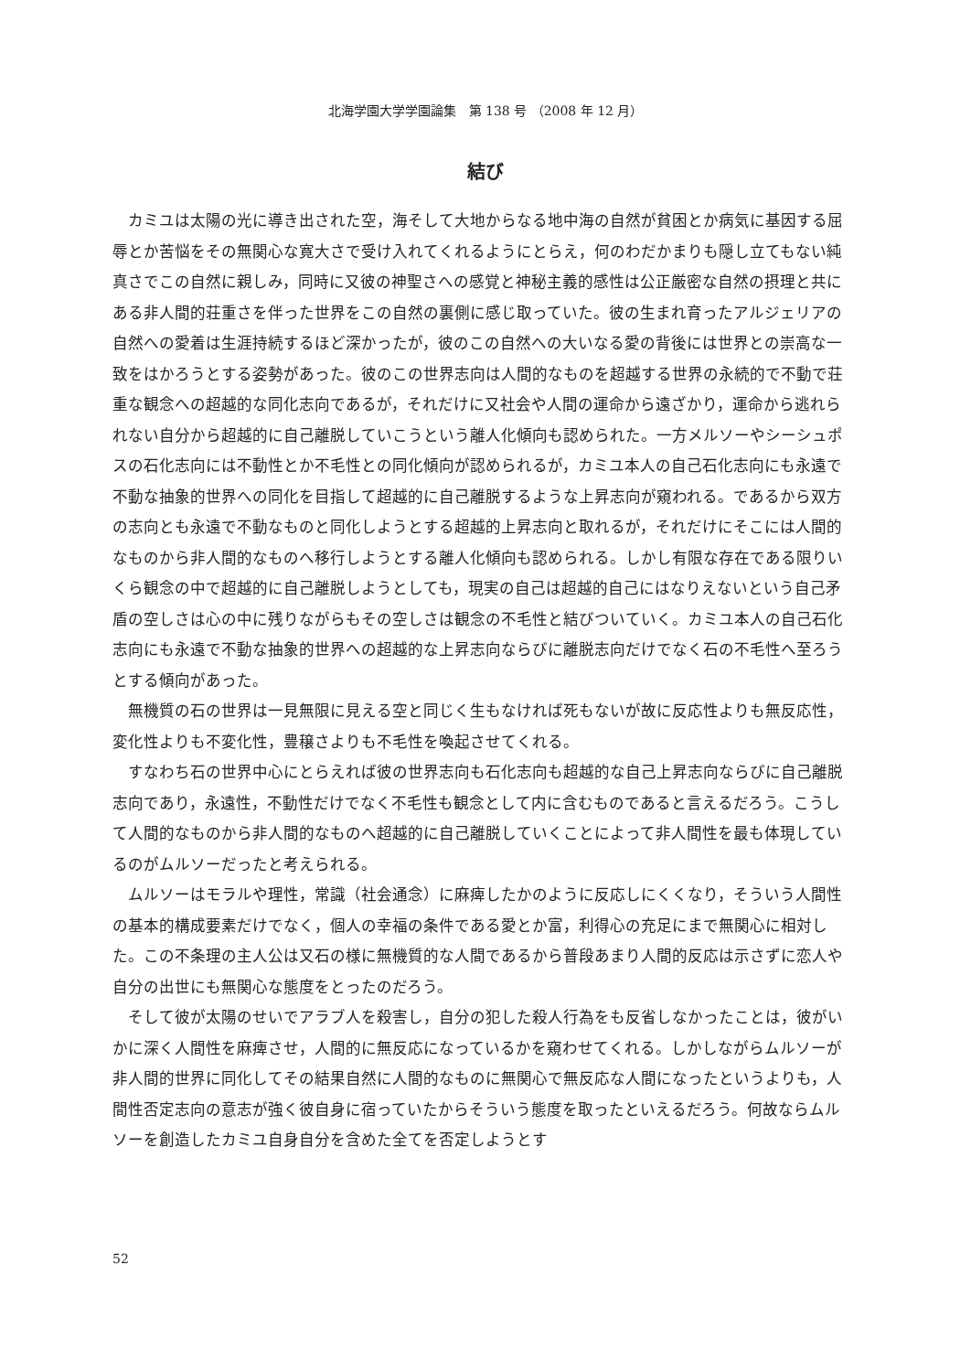北海学園大学学園論集　第 138 号 （2008 年 12 月）
結び
カミユは太陽の光に導き出された空，海そして大地からなる地中海の自然が貧困とか病気に基因する屈辱とか苦悩をその無関心な寛大さで受け入れてくれるようにとらえ，何のわだかまりも隠し立てもない純真さでこの自然に親しみ，同時に又彼の神聖さへの感覚と神秘主義的感性は公正厳密な自然の摂理と共にある非人間的荘重さを伴った世界をこの自然の裏側に感じ取っていた。彼の生まれ育ったアルジェリアの自然への愛着は生涯持続するほど深かったが，彼のこの自然への大いなる愛の背後には世界との崇高な一致をはかろうとする姿勢があった。彼のこの世界志向は人間的なものを超越する世界の永続的で不動で荘重な観念への超越的な同化志向であるが，それだけに又社会や人間の運命から遠ざかり，運命から逃れられない自分から超越的に自己離脱していこうという離人化傾向も認められた。一方メルソーやシーシュポスの石化志向には不動性とか不毛性との同化傾向が認められるが，カミユ本人の自己石化志向にも永遠で不動な抽象的世界への同化を目指して超越的に自己離脱するような上昇志向が窺われる。であるから双方の志向とも永遠で不動なものと同化しようとする超越的上昇志向と取れるが，それだけにそこには人間的なものから非人間的なものへ移行しようとする離人化傾向も認められる。しかし有限な存在である限りいくら観念の中で超越的に自己離脱しようとしても，現実の自己は超越的自己にはなりえないという自己矛盾の空しさは心の中に残りながらもその空しさは観念の不毛性と結びついていく。カミユ本人の自己石化志向にも永遠で不動な抽象的世界への超越的な上昇志向ならびに離脱志向だけでなく石の不毛性へ至ろうとする傾向があった。
無機質の石の世界は一見無限に見える空と同じく生もなければ死もないが故に反応性よりも無反応性，変化性よりも不変化性，豊穣さよりも不毛性を喚起させてくれる。
すなわち石の世界中心にとらえれば彼の世界志向も石化志向も超越的な自己上昇志向ならびに自己離脱志向であり，永遠性，不動性だけでなく不毛性も観念として内に含むものであると言えるだろう。こうして人間的なものから非人間的なものへ超越的に自己離脱していくことによって非人間性を最も体現しているのがムルソーだったと考えられる。
ムルソーはモラルや理性，常識（社会通念）に麻痺したかのように反応しにくくなり，そういう人間性の基本的構成要素だけでなく，個人の幸福の条件である愛とか富，利得心の充足にまで無関心に相対した。この不条理の主人公は又石の様に無機質的な人間であるから普段あまり人間的反応は示さずに恋人や自分の出世にも無関心な態度をとったのだろう。
そして彼が太陽のせいでアラブ人を殺害し，自分の犯した殺人行為をも反省しなかったことは，彼がいかに深く人間性を麻痺させ，人間的に無反応になっているかを窺わせてくれる。しかしながらムルソーが非人間的世界に同化してその結果自然に人間的なものに無関心で無反応な人間になったというよりも，人間性否定志向の意志が強く彼自身に宿っていたからそういう態度を取ったといえるだろう。何故ならムルソーを創造したカミユ自身自分を含めた全てを否定しようとす
52